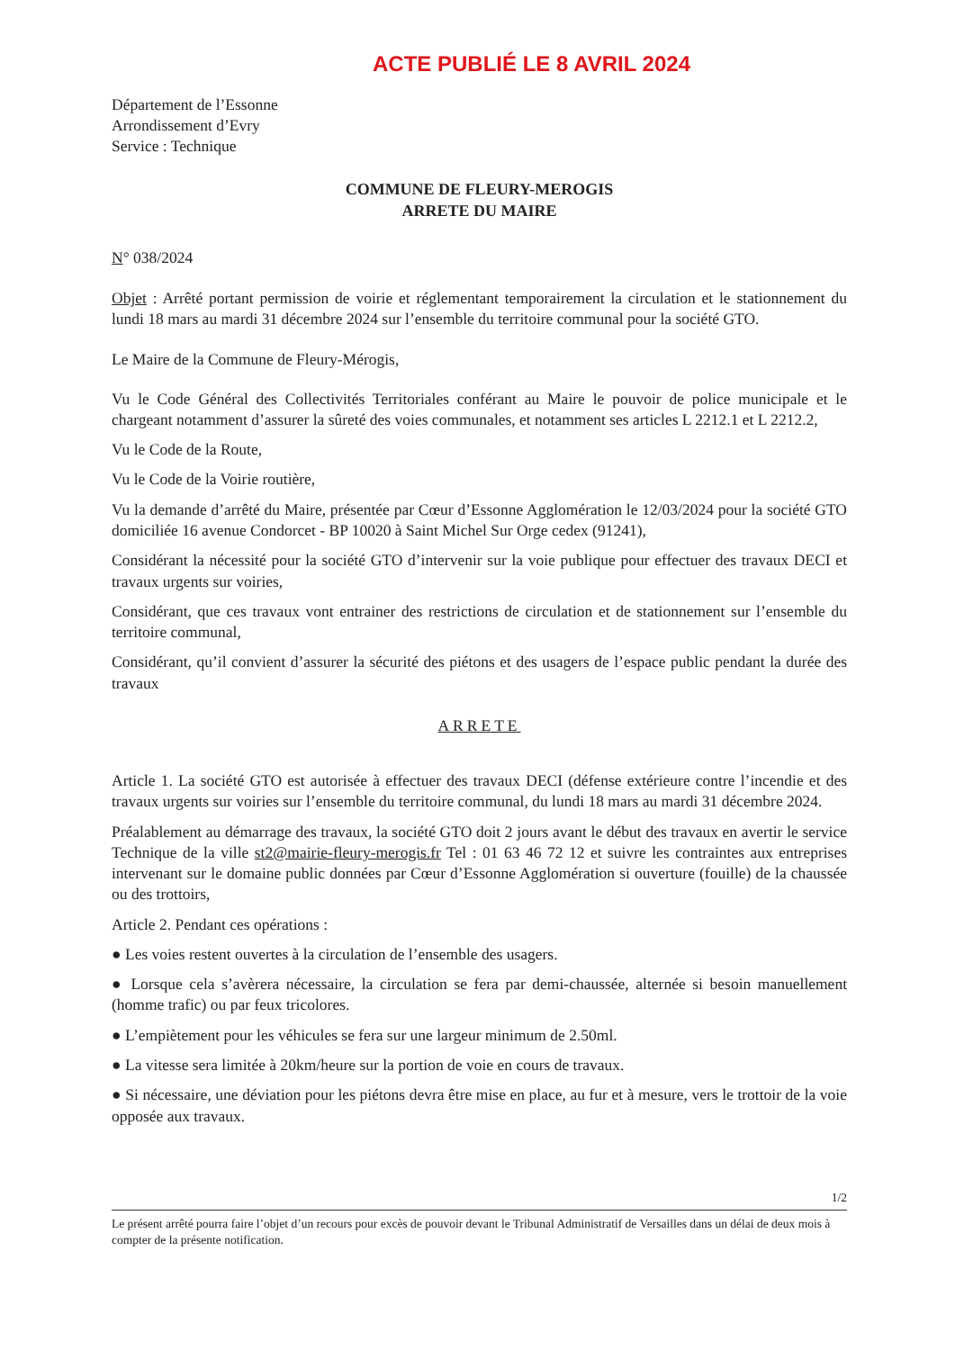ACTE PUBLIÉ LE 8 AVRIL 2024
Département de l’Essonne
Arrondissement d’Evry
Service : Technique
COMMUNE DE FLEURY-MEROGIS
ARRETE DU MAIRE
N° 038/2024
Objet : Arrêté portant permission de voirie et réglementant temporairement la circulation et le stationnement du lundi 18 mars au mardi 31 décembre 2024 sur l’ensemble du territoire communal pour la société GTO.
Le Maire de la Commune de Fleury-Mérogis,
Vu le Code Général des Collectivités Territoriales conférant au Maire le pouvoir de police municipale et le chargeant notamment d’assurer la sûreté des voies communales, et notamment ses articles L 2212.1 et L 2212.2,
Vu le Code de la Route,
Vu le Code de la Voirie routière,
Vu la demande d’arrêté du Maire, présentée par Cœur d’Essonne Agglomération le 12/03/2024 pour la société GTO domiciliée 16 avenue Condorcet - BP 10020 à Saint Michel Sur Orge cedex (91241),
Considérant la nécessité pour la société GTO d’intervenir sur la voie publique pour effectuer des travaux DECI et travaux urgents sur voiries,
Considérant, que ces travaux vont entrainer des restrictions de circulation et de stationnement sur l’ensemble du territoire communal,
Considérant, qu’il convient d’assurer la sécurité des piétons et des usagers de l’espace public pendant la durée des travaux
ARRETE
Article 1. La société GTO est autorisée à effectuer des travaux DECI (défense extérieure contre l’incendie et des travaux urgents sur voiries sur l’ensemble du territoire communal, du lundi 18 mars au mardi 31 décembre 2024.
Préalablement au démarrage des travaux, la société GTO doit 2 jours avant le début des travaux en avertir le service Technique de la ville st2@mairie-fleury-merogis.fr Tel : 01 63 46 72 12 et suivre les contraintes aux entreprises intervenant sur le domaine public données par Cœur d’Essonne Agglomération si ouverture (fouille) de la chaussée ou des trottoirs,
Article 2. Pendant ces opérations :
● Les voies restent ouvertes à la circulation de l’ensemble des usagers.
● Lorsque cela s’avèrera nécessaire, la circulation se fera par demi-chaussée, alternée si besoin manuellement (homme trafic) ou par feux tricolores.
● L’empiètement pour les véhicules se fera sur une largeur minimum de 2.50ml.
● La vitesse sera limitée à 20km/heure sur la portion de voie en cours de travaux.
● Si nécessaire, une déviation pour les piétons devra être mise en place, au fur et à mesure, vers le trottoir de la voie opposée aux travaux.
1/2
Le présent arrêté pourra faire l’objet d’un recours pour excès de pouvoir devant le Tribunal Administratif de Versailles dans un délai de deux mois à compter de la présente notification.